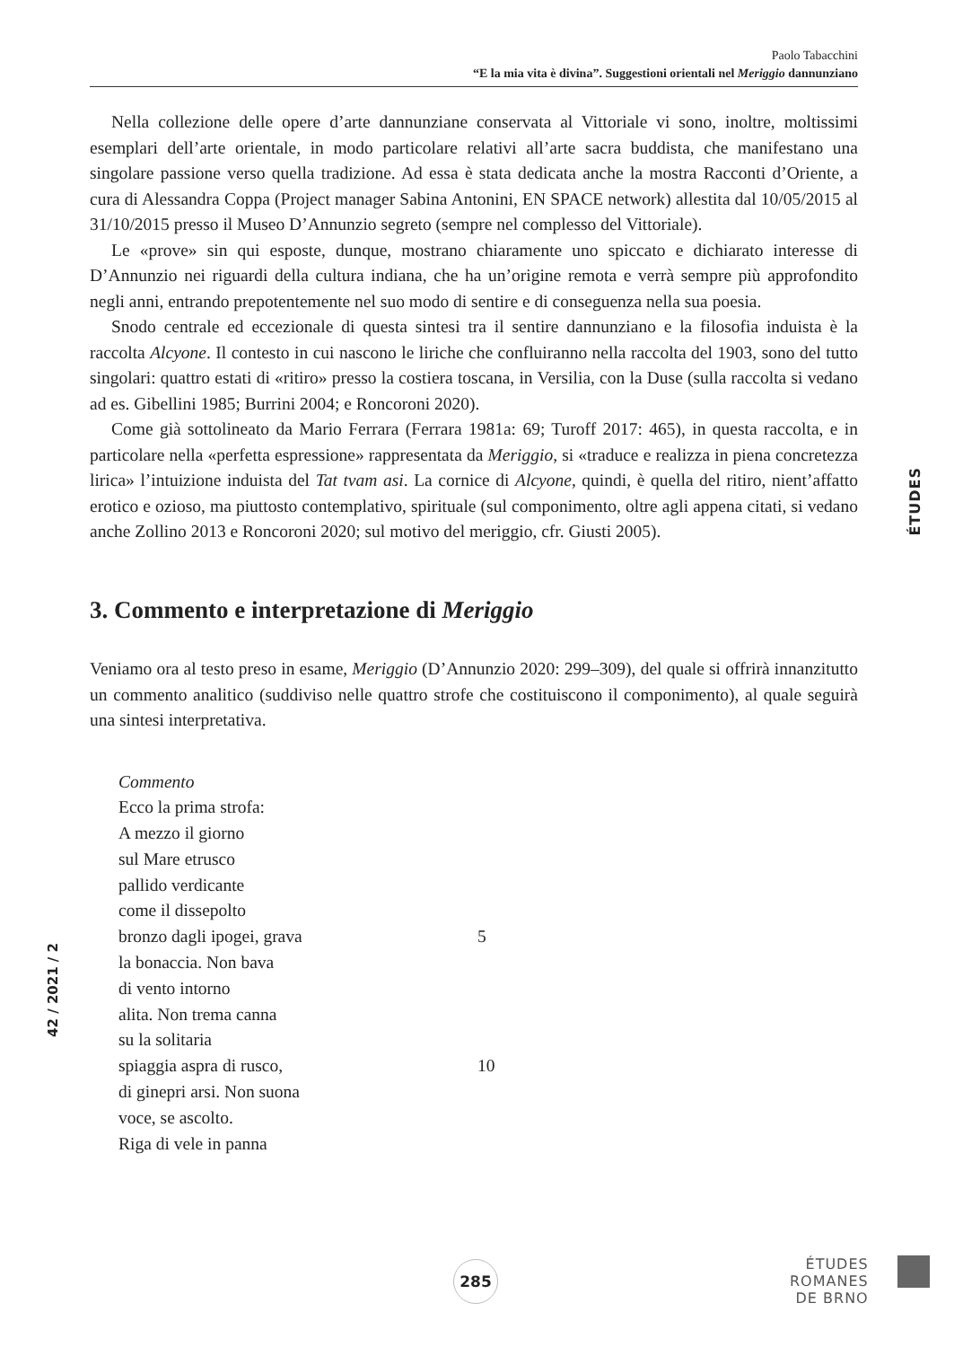Paolo Tabacchini
“E la mia vita è divina”. Suggestioni orientali nel Meriggio dannunziano
Nella collezione delle opere d’arte dannunziane conservata al Vittoriale vi sono, inoltre, moltissimi esemplari dell’arte orientale, in modo particolare relativi all’arte sacra buddista, che manifestano una singolare passione verso quella tradizione. Ad essa è stata dedicata anche la mostra Racconti d’Oriente, a cura di Alessandra Coppa (Project manager Sabina Antonini, EN SPACE network) allestita dal 10/05/2015 al 31/10/2015 presso il Museo D’Annunzio segreto (sempre nel complesso del Vittoriale).
Le «prove» sin qui esposte, dunque, mostrano chiaramente uno spiccato e dichiarato interesse di D’Annunzio nei riguardi della cultura indiana, che ha un’origine remota e verrà sempre più approfondito negli anni, entrando prepotentemente nel suo modo di sentire e di conseguenza nella sua poesia.
Snodo centrale ed eccezionale di questa sintesi tra il sentire dannunziano e la filosofia induista è la raccolta Alcyone. Il contesto in cui nascono le liriche che confluiranno nella raccolta del 1903, sono del tutto singolari: quattro estati di «ritiro» presso la costiera toscana, in Versilia, con la Duse (sulla raccolta si vedano ad es. Gibellini 1985; Burrini 2004; e Roncoroni 2020).
Come già sottolineato da Mario Ferrara (Ferrara 1981a: 69; Turoff 2017: 465), in questa raccolta, e in particolare nella «perfetta espressione» rappresentata da Meriggio, si «traduce e realizza in piena concretezza lirica» l’intuizione induista del Tat tvam asi. La cornice di Alcyone, quindi, è quella del ritiro, nient’affatto erotico e ozioso, ma piuttosto contemplativo, spirituale (sul componimento, oltre agli appena citati, si vedano anche Zollino 2013 e Roncoroni 2020; sul motivo del meriggio, cfr. Giusti 2005).
3. Commento e interpretazione di Meriggio
Veniamo ora al testo preso in esame, Meriggio (D’Annunzio 2020: 299–309), del quale si offrirà innanzitutto un commento analitico (suddiviso nelle quattro strofe che costituiscono il componimento), al quale seguirà una sintesi interpretativa.
Commento
Ecco la prima strofa:
A mezzo il giorno
sul Mare etrusco
pallido verdicante
come il dissepolto
bronzo dagli ipogei, grava 5
la bonaccia. Non bava
di vento intorno
alita. Non trema canna
su la solitaria
spiaggia aspra di rusco, 10
di ginepri arsi. Non suona
voce, se ascolto.
Riga di vele in panna
ÉTUDES
42 / 2021 / 2
285
ÉTUDES
ROMANES
DE BRNO